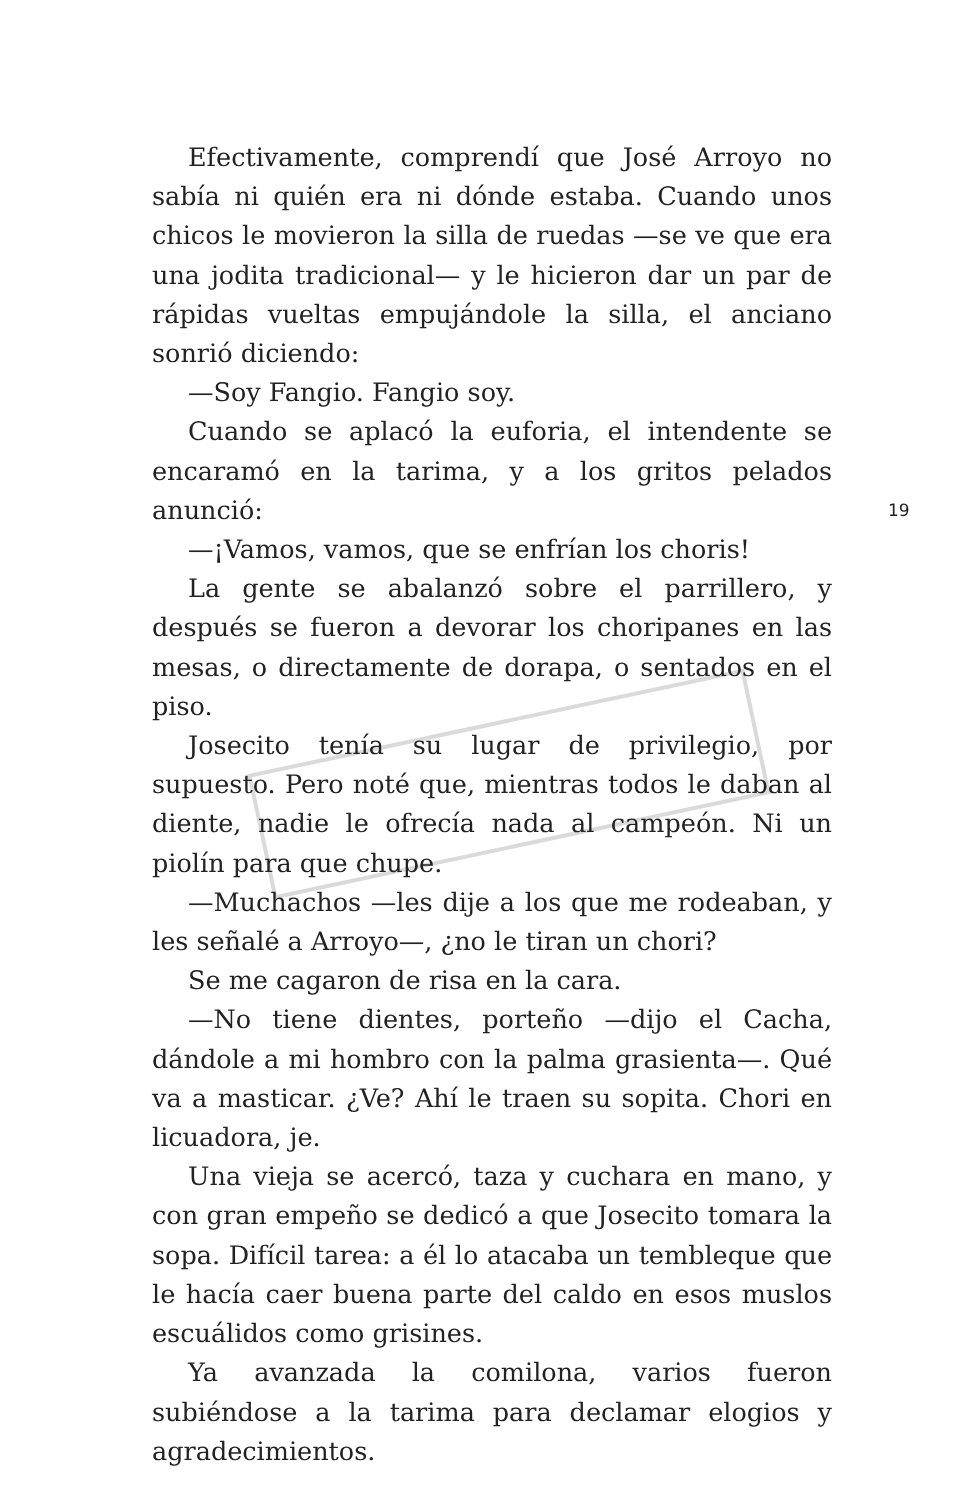Efectivamente, comprendí que José Arroyo no sabía ni quién era ni dónde estaba. Cuando unos chicos le movieron la silla de ruedas —se ve que era una jodita tradicional— y le hicieron dar un par de rápidas vueltas empujándole la silla, el anciano sonrió diciendo:
—Soy Fangio. Fangio soy.
Cuando se aplacó la euforia, el intendente se encaramó en la tarima, y a los gritos pelados anunció:
—¡Vamos, vamos, que se enfrían los choris!
La gente se abalanzó sobre el parrillero, y después se fueron a devorar los choripanes en las mesas, o directamente de dorapa, o sentados en el piso.
Josecito tenía su lugar de privilegio, por supuesto. Pero noté que, mientras todos le daban al diente, nadie le ofrecía nada al campeón. Ni un piolín para que chupe.
—Muchachos —les dije a los que me rodeaban, y les señalé a Arroyo—, ¿no le tiran un chori?
Se me cagaron de risa en la cara.
—No tiene dientes, porteño —dijo el Cacha, dándole a mi hombro con la palma grasienta—. Qué va a masticar. ¿Ve? Ahí le traen su sopita. Chori en licuadora, je.
Una vieja se acercó, taza y cuchara en mano, y con gran empeño se dedicó a que Josecito tomara la sopa. Difícil tarea: a él lo atacaba un tembleque que le hacía caer buena parte del caldo en esos muslos escuálidos como grisines.
Ya avanzada la comilona, varios fueron subiéndose a la tarima para declamar elogios y agradecimientos.
19